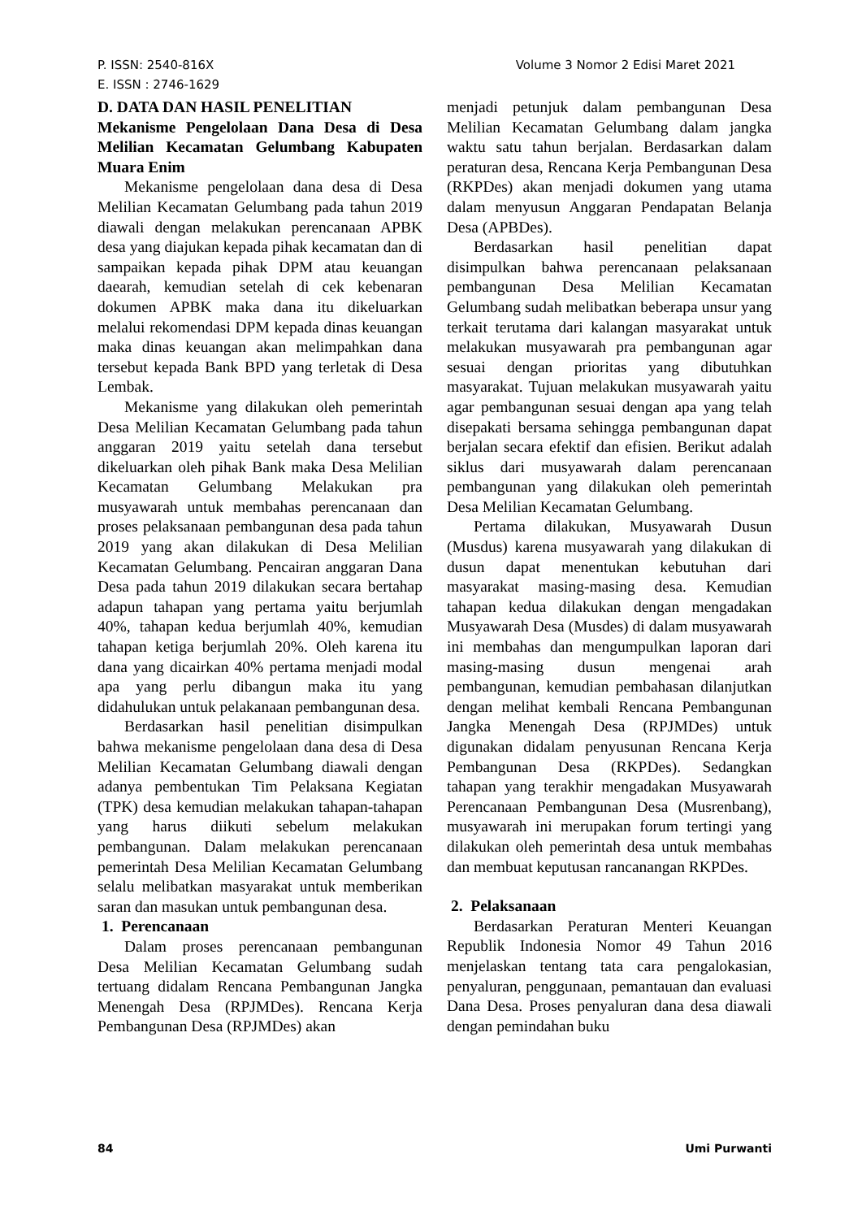P. ISSN: 2540-816X
E. ISSN : 2746-1629
Volume 3 Nomor 2 Edisi Maret 2021
D. DATA DAN HASIL PENELITIAN
Mekanisme Pengelolaan Dana Desa di Desa Melilian Kecamatan Gelumbang Kabupaten Muara Enim
Mekanisme pengelolaan dana desa di Desa Melilian Kecamatan Gelumbang pada tahun 2019 diawali dengan melakukan perencanaan APBK desa yang diajukan kepada pihak kecamatan dan di sampaikan kepada pihak DPM atau keuangan daearah, kemudian setelah di cek kebenaran dokumen APBK maka dana itu dikeluarkan melalui rekomendasi DPM kepada dinas keuangan maka dinas keuangan akan melimpahkan dana tersebut kepada Bank BPD yang terletak di Desa Lembak.
Mekanisme yang dilakukan oleh pemerintah Desa Melilian Kecamatan Gelumbang pada tahun anggaran 2019 yaitu setelah dana tersebut dikeluarkan oleh pihak Bank maka Desa Melilian Kecamatan Gelumbang Melakukan pra musyawarah untuk membahas perencanaan dan proses pelaksanaan pembangunan desa pada tahun 2019 yang akan dilakukan di Desa Melilian Kecamatan Gelumbang. Pencairan anggaran Dana Desa pada tahun 2019 dilakukan secara bertahap adapun tahapan yang pertama yaitu berjumlah 40%, tahapan kedua berjumlah 40%, kemudian tahapan ketiga berjumlah 20%. Oleh karena itu dana yang dicairkan 40% pertama menjadi modal apa yang perlu dibangun maka itu yang didahulukan untuk pelakanaan pembangunan desa.
Berdasarkan hasil penelitian disimpulkan bahwa mekanisme pengelolaan dana desa di Desa Melilian Kecamatan Gelumbang diawali dengan adanya pembentukan Tim Pelaksana Kegiatan (TPK) desa kemudian melakukan tahapan-tahapan yang harus diikuti sebelum melakukan pembangunan. Dalam melakukan perencanaan pemerintah Desa Melilian Kecamatan Gelumbang selalu melibatkan masyarakat untuk memberikan saran dan masukan untuk pembangunan desa.
1. Perencanaan
Dalam proses perencanaan pembangunan Desa Melilian Kecamatan Gelumbang sudah tertuang didalam Rencana Pembangunan Jangka Menengah Desa (RPJMDes). Rencana Kerja Pembangunan Desa (RPJMDes) akan
menjadi petunjuk dalam pembangunan Desa Melilian Kecamatan Gelumbang dalam jangka waktu satu tahun berjalan. Berdasarkan dalam peraturan desa, Rencana Kerja Pembangunan Desa (RKPDes) akan menjadi dokumen yang utama dalam menyusun Anggaran Pendapatan Belanja Desa (APBDes).
Berdasarkan hasil penelitian dapat disimpulkan bahwa perencanaan pelaksanaan pembangunan Desa Melilian Kecamatan Gelumbang sudah melibatkan beberapa unsur yang terkait terutama dari kalangan masyarakat untuk melakukan musyawarah pra pembangunan agar sesuai dengan prioritas yang dibutuhkan masyarakat. Tujuan melakukan musyawarah yaitu agar pembangunan sesuai dengan apa yang telah disepakati bersama sehingga pembangunan dapat berjalan secara efektif dan efisien. Berikut adalah siklus dari musyawarah dalam perencanaan pembangunan yang dilakukan oleh pemerintah Desa Melilian Kecamatan Gelumbang.
Pertama dilakukan, Musyawarah Dusun (Musdus) karena musyawarah yang dilakukan di dusun dapat menentukan kebutuhan dari masyarakat masing-masing desa. Kemudian tahapan kedua dilakukan dengan mengadakan Musyawarah Desa (Musdes) di dalam musyawarah ini membahas dan mengumpulkan laporan dari masing-masing dusun mengenai arah pembangunan, kemudian pembahasan dilanjutkan dengan melihat kembali Rencana Pembangunan Jangka Menengah Desa (RPJMDes) untuk digunakan didalam penyusunan Rencana Kerja Pembangunan Desa (RKPDes). Sedangkan tahapan yang terakhir mengadakan Musyawarah Perencanaan Pembangunan Desa (Musrenbang), musyawarah ini merupakan forum tertingi yang dilakukan oleh pemerintah desa untuk membahas dan membuat keputusan rancanangan RKPDes.
2. Pelaksanaan
Berdasarkan Peraturan Menteri Keuangan Republik Indonesia Nomor 49 Tahun 2016 menjelaskan tentang tata cara pengalokasian, penyaluran, penggunaan, pemantauan dan evaluasi Dana Desa. Proses penyaluran dana desa diawali dengan pemindahan buku
84 Umi Purwanti